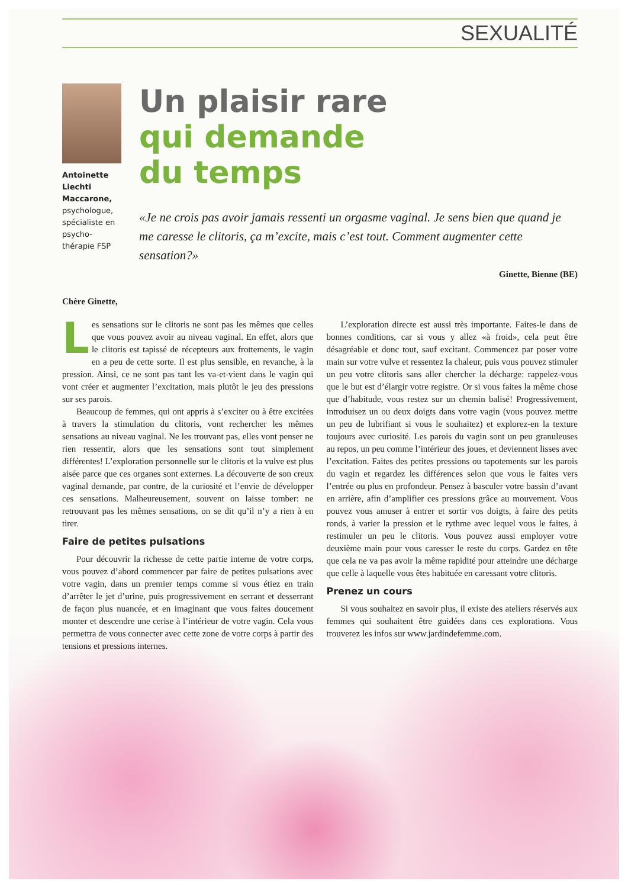SEXUALITÉ
Antoinette Liechti Maccarone, psychologue, spécialiste en psycho-thérapie FSP
Un plaisir rare
qui demande
du temps
«Je ne crois pas avoir jamais ressenti un orgasme vaginal. Je sens bien que quand je me caresse le clitoris, ça m’excite, mais c’est tout. Comment augmenter cette sensation?»
Ginette, Bienne (BE)
Chère Ginette,
Les sensations sur le clitoris ne sont pas les mêmes que celles que vous pouvez avoir au niveau vaginal. En effet, alors que le clitoris est tapissé de récepteurs aux frottements, le vagin en a peu de cette sorte. Il est plus sensible, en revanche, à la pression. Ainsi, ce ne sont pas tant les va-et-vient dans le vagin qui vont créer et augmenter l’excitation, mais plutôt le jeu des pressions sur ses parois.
Beaucoup de femmes, qui ont appris à s’exciter ou à être excitées à travers la stimulation du clitoris, vont rechercher les mêmes sensations au niveau vaginal. Ne les trouvant pas, elles vont penser ne rien ressentir, alors que les sensations sont tout simplement différentes! L’exploration personnelle sur le clitoris et la vulve est plus aisée parce que ces organes sont externes. La découverte de son creux vaginal demande, par contre, de la curiosité et l’envie de développer ces sensations. Malheureusement, souvent on laisse tomber: ne retrouvant pas les mêmes sensations, on se dit qu’il n’y a rien à en tirer.
Faire de petites pulsations
Pour découvrir la richesse de cette partie interne de votre corps, vous pouvez d’abord commencer par faire de petites pulsations avec votre vagin, dans un premier temps comme si vous étiez en train d’arrêter le jet d’urine, puis progressivement en serrant et desserrant de façon plus nuancée, et en imaginant que vous faites doucement monter et descendre une cerise à l’intérieur de votre vagin. Cela vous permettra de vous connecter avec cette zone de votre corps à partir des tensions et pressions internes.
L’exploration directe est aussi très importante. Faites-le dans de bonnes conditions, car si vous y allez «à froid», cela peut être désagréable et donc tout, sauf excitant. Commencez par poser votre main sur votre vulve et ressentez la chaleur, puis vous pouvez stimuler un peu votre clitoris sans aller chercher la décharge: rappelez-vous que le but est d’élargir votre registre. Or si vous faites la même chose que d’habitude, vous restez sur un chemin balisé! Progressivement, introduisez un ou deux doigts dans votre vagin (vous pouvez mettre un peu de lubrifiant si vous le souhaitez) et explorez-en la texture toujours avec curiosité. Les parois du vagin sont un peu granuleuses au repos, un peu comme l’intérieur des joues, et deviennent lisses avec l’excitation. Faites des petites pressions ou tapotements sur les parois du vagin et regardez les différences selon que vous le faites vers l’entrée ou plus en profondeur. Pensez à basculer votre bassin d’avant en arrière, afin d’amplifier ces pressions grâce au mouvement. Vous pouvez vous amuser à entrer et sortir vos doigts, à faire des petits ronds, à varier la pression et le rythme avec lequel vous le faites, à restimuler un peu le clitoris. Vous pouvez aussi employer votre deuxième main pour vous caresser le reste du corps. Gardez en tête que cela ne va pas avoir la même rapidité pour atteindre une décharge que celle à laquelle vous êtes habituée en caressant votre clitoris.
Prenez un cours
Si vous souhaitez en savoir plus, il existe des ateliers réservés aux femmes qui souhaitent être guidées dans ces explorations. Vous trouverez les infos sur www.jardindefemme.com.